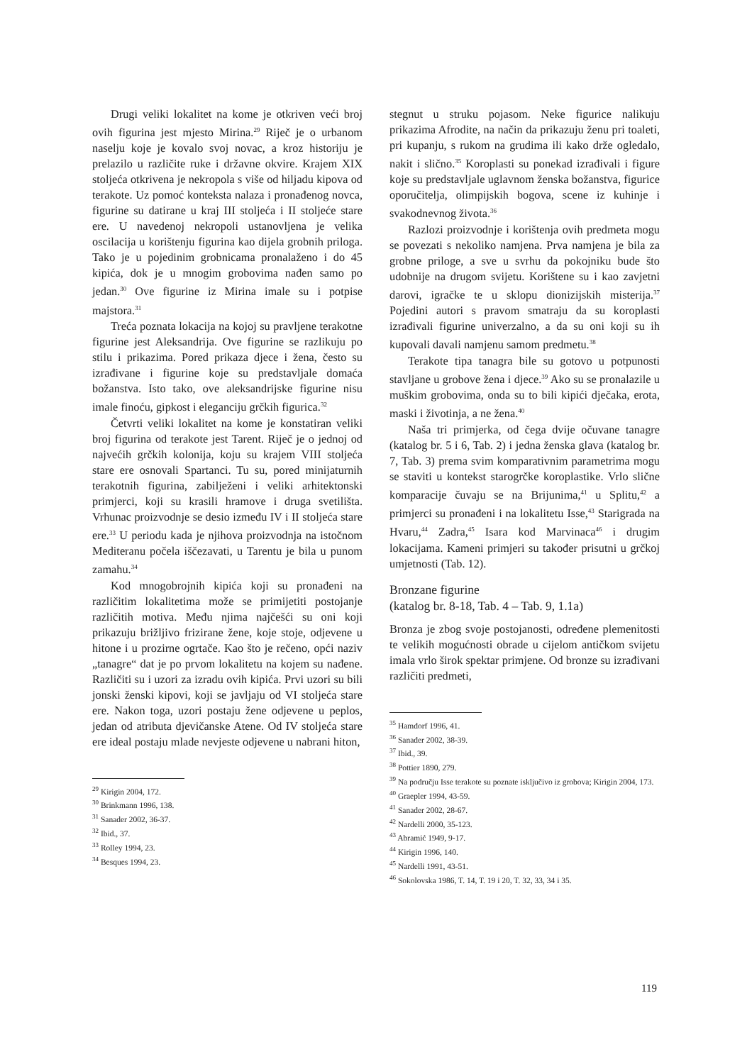Drugi veliki lokalitet na kome je otkriven veći broj ovih figurina jest mjesto Mirina.<sup>29</sup> Riječ je o urbanom naselju koje je kovalo svoj novac, a kroz historiju je prelazilo u različite ruke i državne okvire. Krajem XIX stoljeća otkrivena je nekropola s više od hiljadu kipova od terakote. Uz pomoć konteksta nalaza i pronađenog novca, figurine su datirane u kraj III stoljeća i II stoljeće stare ere. U navedenoj nekropoli ustanovljena je velika oscilacija u korištenju figurina kao dijela grobnih priloga. Tako je u pojedinim grobnicama pronalaženo i do 45 kipića, dok je u mnogim grobovima nađen samo po jedan.<sup>30</sup> Ove figurine iz Mirina imale su i potpise majstora.<sup>31</sup>
Treća poznata lokacija na kojoj su pravljene terakotne figurine jest Aleksandrija. Ove figurine se razlikuju po stilu i prikazima. Pored prikaza djece i žena, često su izrađivane i figurine koje su predstavljale domaća božanstva. Isto tako, ove aleksandrijske figurine nisu imale finoću, gipkost i eleganciju grčkih figurica.<sup>32</sup>
Četvrti veliki lokalitet na kome je konstatiran veliki broj figurina od terakote jest Tarent. Riječ je o jednoj od najvećih grčkih kolonija, koju su krajem VIII stoljeća stare ere osnovali Spartanci. Tu su, pored minijaturnih terakotnih figurina, zabilježeni i veliki arhitektonski primjerci, koji su krasili hramove i druga svetilišta. Vrhunac proizvodnje se desio između IV i II stoljeća stare ere.<sup>33</sup> U periodu kada je njihova proizvodnja na istočnom Mediteranu počela iščezavati, u Tarentu je bila u punom zamahu.<sup>34</sup>
Kod mnogobrojnih kipića koji su pronađeni na različitim lokalitetima može se primijetiti postojanje različitih motiva. Među njima najčešći su oni koji prikazuju brižljivo frizirane žene, koje stoje, odjevene u hitone i u prozirne ogrtače. Kao što je rečeno, opći naziv „tanagre“ dat je po prvom lokalitetu na kojem su nađene. Različiti su i uzori za izradu ovih kipića. Prvi uzori su bili jonski ženski kipovi, koji se javljaju od VI stoljeća stare ere. Nakon toga, uzori postaju žene odjevene u peplos, jedan od atributa djevičanske Atene. Od IV stoljeća stare ere ideal postaju mlade nevjeste odjevene u nabrani hiton,
<sup>29</sup> Kirigin 2004, 172.
<sup>30</sup> Brinkmann 1996, 138.
<sup>31</sup> Sanader 2002, 36-37.
<sup>32</sup> Ibid., 37.
<sup>33</sup> Rolley 1994, 23.
<sup>34</sup> Besques 1994, 23.
stegnut u struku pojasom. Neke figurice nalikuju prikazima Afrodite, na način da prikazuju ženu pri toaleti, pri kupanju, s rukom na grudima ili kako drže ogledalo, nakit i slično.<sup>35</sup> Koroplasti su ponekad izrađivali i figure koje su predstavljale uglavnom ženska božanstva, figurice oporučitelja, olimpijskih bogova, scene iz kuhinje i svakodnevnog života.<sup>36</sup>
Razlozi proizvodnje i korištenja ovih predmeta mogu se povezati s nekoliko namjena. Prva namjena je bila za grobne priloge, a sve u svrhu da pokojniku bude što udobnije na drugom svijetu. Korištene su i kao zavjetni darovi, igračke te u sklopu dionizijskih misterija.<sup>37</sup> Pojedini autori s pravom smatraju da su koroplasti izrađivali figurine univerzalno, a da su oni koji su ih kupovali davali namjenu samom predmetu.<sup>38</sup>
Terakote tipa tanagra bile su gotovo u potpunosti stavljane u grobove žena i djece.<sup>39</sup> Ako su se pronalazile u muškim grobovima, onda su to bili kipići dječaka, erota, maski i životinja, a ne žena.<sup>40</sup>
Naša tri primjerka, od čega dvije očuvane tanagre (katalog br. 5 i 6, Tab. 2) i jedna ženska glava (katalog br. 7, Tab. 3) prema svim komparativnim parametrima mogu se staviti u kontekst starogrčke koroplastike. Vrlo slične komparacije čuvaju se na Brijunima,<sup>41</sup> u Splitu,<sup>42</sup> a primjerci su pronađeni i na lokalitetu Isse,<sup>43</sup> Starigrada na Hvaru,<sup>44</sup> Zadra,<sup>45</sup> Isara kod Marvinaca<sup>46</sup> i drugim lokacijama. Kameni primjeri su također prisutni u grčkoj umjetnosti (Tab. 12).
Bronzane figurine
(katalog br. 8-18, Tab. 4 – Tab. 9, 1.1a)
Bronza je zbog svoje postojanosti, određene plemenitosti te velikih mogućnosti obrade u cijelom antičkom svijetu imala vrlo širok spektar primjene. Od bronze su izrađivani različiti predmeti,
<sup>35</sup> Hamdorf 1996, 41.
<sup>36</sup> Sanader 2002, 38-39.
<sup>37</sup> Ibid., 39.
<sup>38</sup> Pottier 1890, 279.
<sup>39</sup> Na području Isse terakote su poznate isključivo iz grobova; Kirigin 2004, 173.
<sup>40</sup> Graepler 1994, 43-59.
<sup>41</sup> Sanader 2002, 28-67.
<sup>42</sup> Nardelli 2000, 35-123.
<sup>43</sup> Abramić 1949, 9-17.
<sup>44</sup> Kirigin 1996, 140.
<sup>45</sup> Nardelli 1991, 43-51.
<sup>46</sup> Sokolovska 1986, T. 14, T. 19 i 20, T. 32, 33, 34 i 35.
119